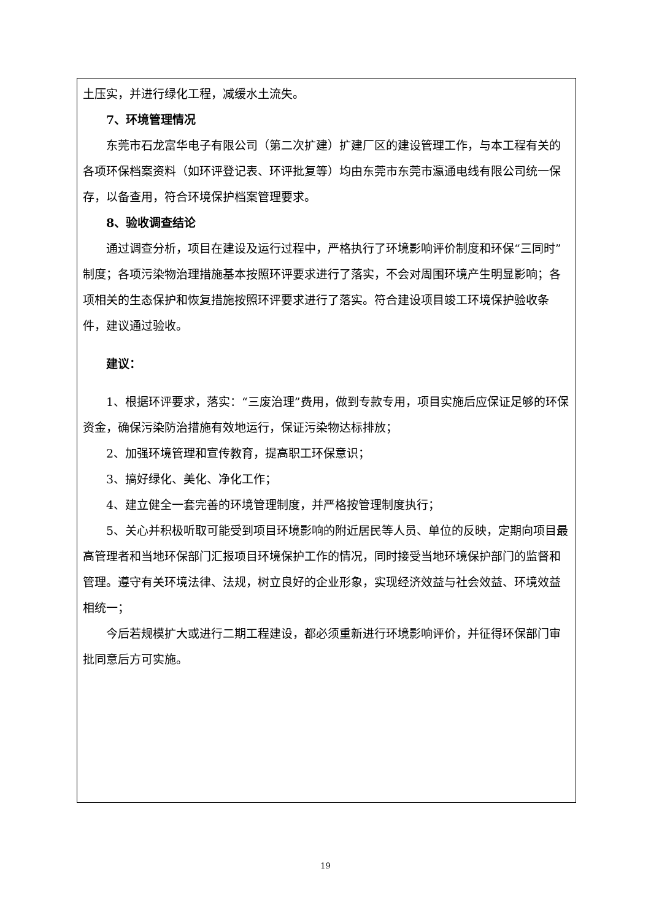土压实，并进行绿化工程，减缓水土流失。
7、环境管理情况
东莞市石龙富华电子有限公司（第二次扩建）扩建厂区的建设管理工作，与本工程有关的各项环保档案资料（如环评登记表、环评批复等）均由东莞市东莞市瀛通电线有限公司统一保存，以备查用，符合环境保护档案管理要求。
8、验收调查结论
通过调查分析，项目在建设及运行过程中，严格执行了环境影响评价制度和环保“三同时”制度；各项污染物治理措施基本按照环评要求进行了落实，不会对周围环境产生明显影响；各项相关的生态保护和恢复措施按照环评要求进行了落实。符合建设项目竣工环境保护验收条件，建议通过验收。
建议：
1、根据环评要求，落实：“三废治理”费用，做到专款专用，项目实施后应保证足够的环保资金，确保污染防治措施有效地运行，保证污染物达标排放；
2、加强环境管理和宣传教育，提高职工环保意识；
3、搞好绿化、美化、净化工作；
4、建立健全一套完善的环境管理制度，并严格按管理制度执行；
5、关心并积极听取可能受到项目环境影响的附近居民等人员、单位的反映，定期向项目最高管理者和当地环保部门汇报项目环境保护工作的情况，同时接受当地环境保护部门的监督和管理。遵守有关环境法律、法规，树立良好的企业形象，实现经济效益与社会效益、环境效益相统一；
今后若规模扩大或进行二期工程建设，都必须重新进行环境影响评价，并征得环保部门审批同意后方可实施。
19